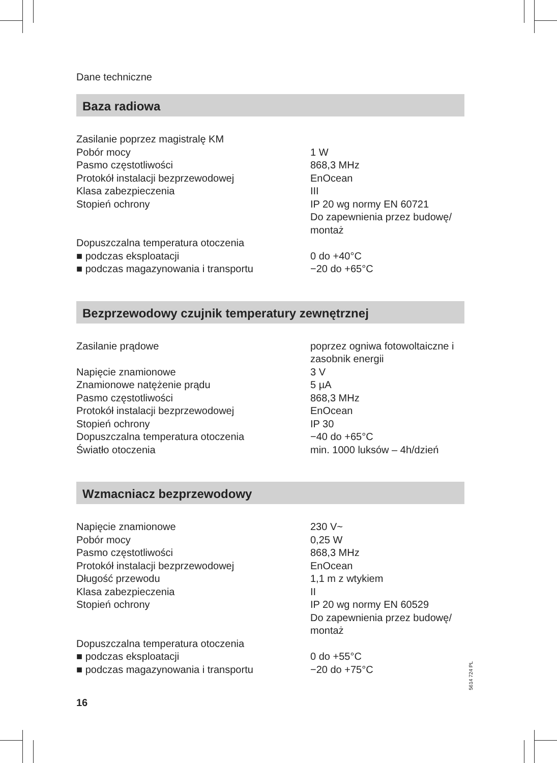Dane techniczne
Baza radiowa
| Zasilanie poprzez magistralę KM | |
| Pobór mocy | 1 W |
| Pasmo częstotliwości | 868,3 MHz |
| Protokół instalacji bezprzewodowej | EnOcean |
| Klasa zabezpieczenia | III |
| Stopień ochrony | IP 20 wg normy EN 60721 Do zapewnienia przez budowę/ montaż |
| Dopuszczalna temperatura otoczenia | |
| ■ podczas eksploatacji | 0 do +40°C |
| ■ podczas magazynowania i transportu | −20 do +65°C |
Bezprzewodowy czujnik temperatury zewnętrznej
| Zasilanie prądowe | poprzez ogniwa fotowoltaiczne i zasobnik energii |
| Napięcie znamionowe | 3 V |
| Znamionowe natężenie prądu | 5 µA |
| Pasmo częstotliwości | 868,3 MHz |
| Protokół instalacji bezprzewodowej | EnOcean |
| Stopień ochrony | IP 30 |
| Dopuszczalna temperatura otoczenia | −40 do +65°C |
| Światło otoczenia | min. 1000 luksów – 4h/dzień |
Wzmacniacz bezprzewodowy
| Napięcie znamionowe | 230 V~ |
| Pobór mocy | 0,25 W |
| Pasmo częstotliwości | 868,3 MHz |
| Protokół instalacji bezprzewodowej | EnOcean |
| Długość przewodu | 1,1 m z wtykiem |
| Klasa zabezpieczenia | II |
| Stopień ochrony | IP 20 wg normy EN 60529 Do zapewnienia przez budowę/ montaż |
| Dopuszczalna temperatura otoczenia | |
| ■ podczas eksploatacji | 0 do +55°C |
| ■ podczas magazynowania i transportu | −20 do +75°C |
5614 724 PL
16